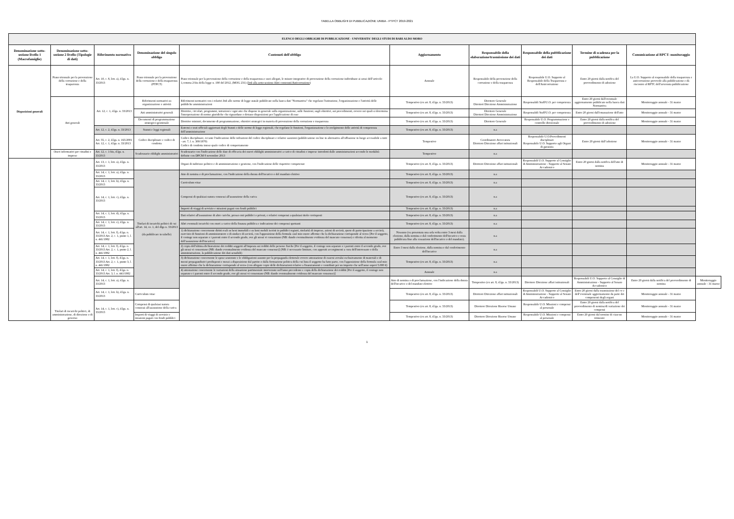TABELLA OBBLIGHI DI PUBBLICAZIONE UNIBA - PTPCT 2019-2021
| ELENCO DEGLI OBBLIGHI DI PUBBLICAZIONE - UNIVERSITA' DEGLI STUDI DI BARI ALDO MORO | | | | | | | | | | |
| Denominazione sotto-sezione livello 1 (Macrofamiglie) | Denominazione sotto-sezione 2 livello (Tipologie di dati) | Riferimento normativo | Denominazione del singolo obbligo | Contenuti dell'obbligo | Aggiornamento | Responsabile della elaborazione/trasmissione dei dati | Responsabile della pubblicazione dei dati | Termine di scadenza per la pubblicazione | Comunicazione al RPCT- monitoraggio | |
| Disposizioni generali | Piano triennale per la prevenzione della corruzione e della trasparenza | Art. 10, c. 8, lett. a), d.lgs. n. 33/2013 | Piano triennale per la prevenzione della corruzione e della trasparenza (PTPCT) | Piano triennale per la prevenzione della corruzione e della trasparenza e suoi allegati, le misure integrative di prevenzione della corruzione individuate ai sensi dell’articolo 1,comma 2-bis della legge n. 190 del 2012, (MOG 231) ( link alla sotto-sezione Altri contenuti/Anticorruzione ) | Annuale | Responsabile della prevenzione della corruzione e della trasparenza | Responsabile U.O. Supporto al Responsabile della Trasparenza e dell'Anticorruzione | Entro 20 giorni dalla notifica del provvedimento di adozione | La U.O. Supporto al responsabile della trasparenza e anticorruzione provvede alla pubblicazione e dà riscontro al RPTC dell'avvenuta pubblicazione | |
| | Atti generali | Art. 12, c. 1, d.lgs. n. 33/2013 | Riferimenti normativi su organizzazione e attività | Riferimenti normativi con i relativi link alle norme di legge statale pubblicate nella banca dati "Normattiva" che regolano l'istituzione, l'organizzazione e l'attività delle pubbliche amministrazioni | Tempestivo (ex art. 8, d.lgs. n. 33/2013) | Direttore Generale Direttori Direzione Amministrazione | Responsabili Staff/U.O. per competenza | Entro 20 giorni dall'eventuale aggiornamento pubblicato nella banca dati Normattiva | Monitoraggio annuale - 31 marzo | |
| | | | Atti amministrativi generali | Direttive, circolari, programmi, istruzioni e ogni atto che dispone in generale sulla organizzazione, sulle funzioni, sugli obiettivi, sui procedimenti, ovvero nei quali si determina l'interpretazione di norme giuridiche che riguardano o dettano disposizioni per l'applicazione di esse | Tempestivo (ex art. 8, d.lgs. n. 33/2013) | Direttore Generale Direttori Direzione Amministrazione | Responsabili Staff/U.O. per competenza | Entro 20 giorni dall'emanazione dell'atto | Monitoraggio annuale - 31 marzo | |
| | | | Documenti di programmazione strategico-gestionale | Direttive ministri, documento di programmazione, obiettivi strategici in materia di prevenzione della corruzione e trasparenza | Tempestivo (ex art. 8, d.lgs. n. 33/2013) | Direttore Generale | Responsabile U.O. Programmazione e controllo direzionale | Entro 20 giorni dalla notifica del provvedimento di adozione | Monitoraggio annuale - 31 marzo | |
| | | Art. 12, c. 2, d.lgs. n. 33/2013 | Statuti e leggi regionali | Estremi e testi ufficiali aggiornati degli Statuti e delle norme di legge regionali, che regolano le funzioni, l'organizzazione e lo svolgimento delle attività di competenza dell'amministrazione | Tempestivo (ex art. 8, d.lgs. n. 33/2013) | n.a | | | | |
| | | Art. 55, c. 2, d.lgs. n. 165/2001 Art. 12, c. 1, d.lgs. n. 33/2013 | Codice disciplinare e codice di condotta | Codice disciplinare, recante l'indicazione delle infrazioni del codice disciplinare e relative sanzioni (pubblicazione on line in alternativa all'affissione in luogo accessibile a tutti - art. 7, l. n. 300/1970) Codice di condotta inteso quale codice di comportamento | Tempestivo | Coordinatore Avvocatura Direttore Direzione affari istituzionali | Responsabile U.O.Procedimenti disciplinari Responsabile U.O. Supporto agli Organi di garanzia | Entro 20 giorni dall’adozione | Monitoraggio annuale - 31 marzo | |
| | Oneri informativi per cittadini e imprese | Art. 12, c. 1-bis, d.lgs. n. 33/2013 | Scadenzario obblighi amministrativi | Scadenzario con l'indicazione delle date di efficacia dei nuovi obblighi amministrativi a carico di cittadini e imprese introdotti dalle amministrazioni secondo le modalità definite con DPCM 8 novembre 2013 | Tempestivo | n.a | | | | |
| | Titolari di incarichi politici, di amministrazione, di direzione o di governo | Art. 13, c. 1, lett. a), d.lgs. n. 33/2013 | | Organi di indirizzo politico e di amministrazione e gestione, con l'indicazione delle rispettive competenze | Tempestivo (ex art. 8, d.lgs. n. 33/2013) | Direttore Direzione affari istituzionali | Responsabili U.O. Supporto al Consiglio di Amministrazione - Supporto al Senato Accademico | Entro 20 giorni dalla notifica dell'atto di nomina | Monitoraggio annuale - 31 marzo | |
| | | Art. 14, c. 1, lett. a), d.lgs. n. 33/2013 | Titolari di incarichi politici di cui all'art. 14, co. 1, del dlgs n. 33/2013 (da pubblicare in tabelle) | Atto di nomina o di proclamazione, con l'indicazione della durata dell'incarico o del mandato elettivo | Tempestivo (ex art. 8, d.lgs. n. 33/2013) | n.a | | | | |
| | | Art. 14, c. 1, lett. b), d.lgs. n. 33/2013 | | Curriculum vitae | Tempestivo (ex art. 8, d.lgs. n. 33/2013) | n.a | | | | |
| | | Art. 14, c. 1, lett. c), d.lgs. n. 33/2013 | | Compensi di qualsiasi natura connessi all'assunzione della carica | Tempestivo (ex art. 8, d.lgs. n. 33/2013) | n.a | | | | |
| | | | | Importi di viaggi di servizio e missioni pagati con fondi pubblici | Tempestivo (ex art. 8, d.lgs. n. 33/2013) | n.a | | | | |
| | | Art. 14, c. 1, lett. d), d.lgs. n. 33/2013 | | Dati relativi all'assunzione di altre cariche, presso enti pubblici o privati, e relativi compensi a qualsiasi titolo corrisposti | Tempestivo (ex art. 8, d.lgs. n. 33/2013) | n.a | | | | |
| | | Art. 14, c. 1, lett. e), d.lgs. n. 33/2013 | | Altri eventuali incarichi con oneri a carico della finanza pubblica e indicazione dei compensi spettanti | Tempestivo (ex art. 8, d.lgs. n. 33/2013) | n.a | | | | |
| | | Art. 14, c. 1, lett. f), d.lgs. n. 33/2013 Art. 2, c. 1, punto 1, l. n. 441/1982 | | 1) dichiarazione concernente diritti reali su beni immobili e su beni mobili iscritti in pubblici registri, titolarità di imprese, azioni di società, quote di partecipazione a società, esercizio di funzioni di amministratore o di sindaco di società, con l'apposizione della formula «sul mio onore affermo che la dichiarazione corrisponde al vero» [Per il soggetto, il coniuge non separato e i parenti entro il secondo grado, ove gli stessi vi consentano (NB: dando eventualmente evidenza del mancato consenso) e riferita al momento dell'assunzione dell'incarico] | Nessuno (va presentata una sola volta entro 3 mesi dalla elezione, dalla nomina o dal conferimento dell'incarico e resta pubblicata fino alla cessazione dell'incarico o del mandato). | n.a | | | | |
| | | Art. 14, c. 1, lett. f), d.lgs. n. 33/2013 Art. 2, c. 1, punto 2, l. n. 441/1982 | | 2) copia dell'ultima dichiarazione dei redditi soggetti all'imposta sui redditi delle persone fisiche [Per il soggetto, il coniuge non separato e i parenti entro il secondo grado, ove gli stessi vi consentano (NB: dando eventualmente evidenza del mancato consenso)] (NB: è necessario limitare, con appositi accorgimenti a cura dell'interessato o della amministrazione, la pubblicazione dei dati sensibili) | Entro 3 mesi dalla elezione, dalla nomina o dal conferimento dell'incarico | n.a | | | | |
| | | Art. 14, c. 1, lett. f), d.lgs. n. 33/2013 Art. 2, c. 1, punto 3, l. n. 441/1982 | | 3) dichiarazione concernente le spese sostenute e le obbligazioni assunte per la propaganda elettorale ovvero attestazione di essersi avvalsi esclusivamente di materiali e di mezzi propagandistici predisposti e messi a disposizione dal partito o dalla formazione politica della cui lista il soggetto ha fatto parte, con l'apposizione della formula «sul mio onore affermo che la dichiarazione corrisponde al vero» (con allegate copie delle dichiarazioni relative a finanziamenti e contributi per un importo che nell'anno superi 5.000 €) | Tempestivo (ex art. 8, d.lgs. n. 33/2013) | n.a | | | | |
| | | Art. 14, c. 1, lett. f), d.lgs. n. 33/2013 Art. 3, l. n. 441/1982 | | 4) attestazione concernente le variazioni della situazione patrimoniale intervenute nell'anno precedente e copia della dichiarazione dei redditi [Per il soggetto, il coniuge non separato e i parenti entro il secondo grado, ove gli stessi vi consentano (NB: dando eventualmente evidenza del mancato consenso)] | Annuale | n.a | | | | |
| | | Art. 14, c. 1, lett. a), d.lgs. n. 33/2013 | | | Atto di nomina o di proclamazione, con l'indicazione della durata dell'incarico o del mandato elettivo | Tempestivo (ex art. 8, d.lgs. n. 33/2013) | Direttore Direzione affari istituzionali | Responsabili U.O. Supporto al Consiglio di Amministrazione - Supporto al Senato Accademico | Entro 20 giorni dalla notifica del provvedimento di nomina | Monitoraggio annuale - 31 marzo |
| | | Art. 14, c. 1, lett. b), d.lgs. n. 33/2013 | Curriculum vitae | | Tempestivo (ex art. 8, d.lgs. n. 33/2013) | Direttore Direzione affari istituzionali | Responsabili U.O. Supporto al Consiglio di Amministrazione - Supporto al Senato Accademico | Entro 20 giorni dalla trasmissione del cv e dell’eventuale aggiornamento da parte dei componenti degli organi | Monitoraggio annuale - 31 marzo | |
| | | Art. 14, c. 1, lett. c), d.lgs. n. 33/2013 | Compensi di qualsiasi natura connessi all'assunzione della carica | | Tempestivo (ex art. 8, d.lgs. n. 33/2013) | Direttore Direzione Risorse Umane | Responsabile U.O. Missioni e compensi al personale | Entro 20 giorni dalla notifica del provvedimento di nomina/di variazione dei compensi | Monitoraggio annuale - 31 marzo | |
| | | | Importi di viaggi di servizio e missioni pagati con fondi pubblici | | Tempestivo (ex art. 8, d.lgs. n. 33/2013) | Direttore Direzione Risorse Umane | Responsabile U.O. Missioni e compensi al personale | Entro 20 giorni dal termine di ciascun trimestre | Monitoraggio annuale - 31 marzo | |
1